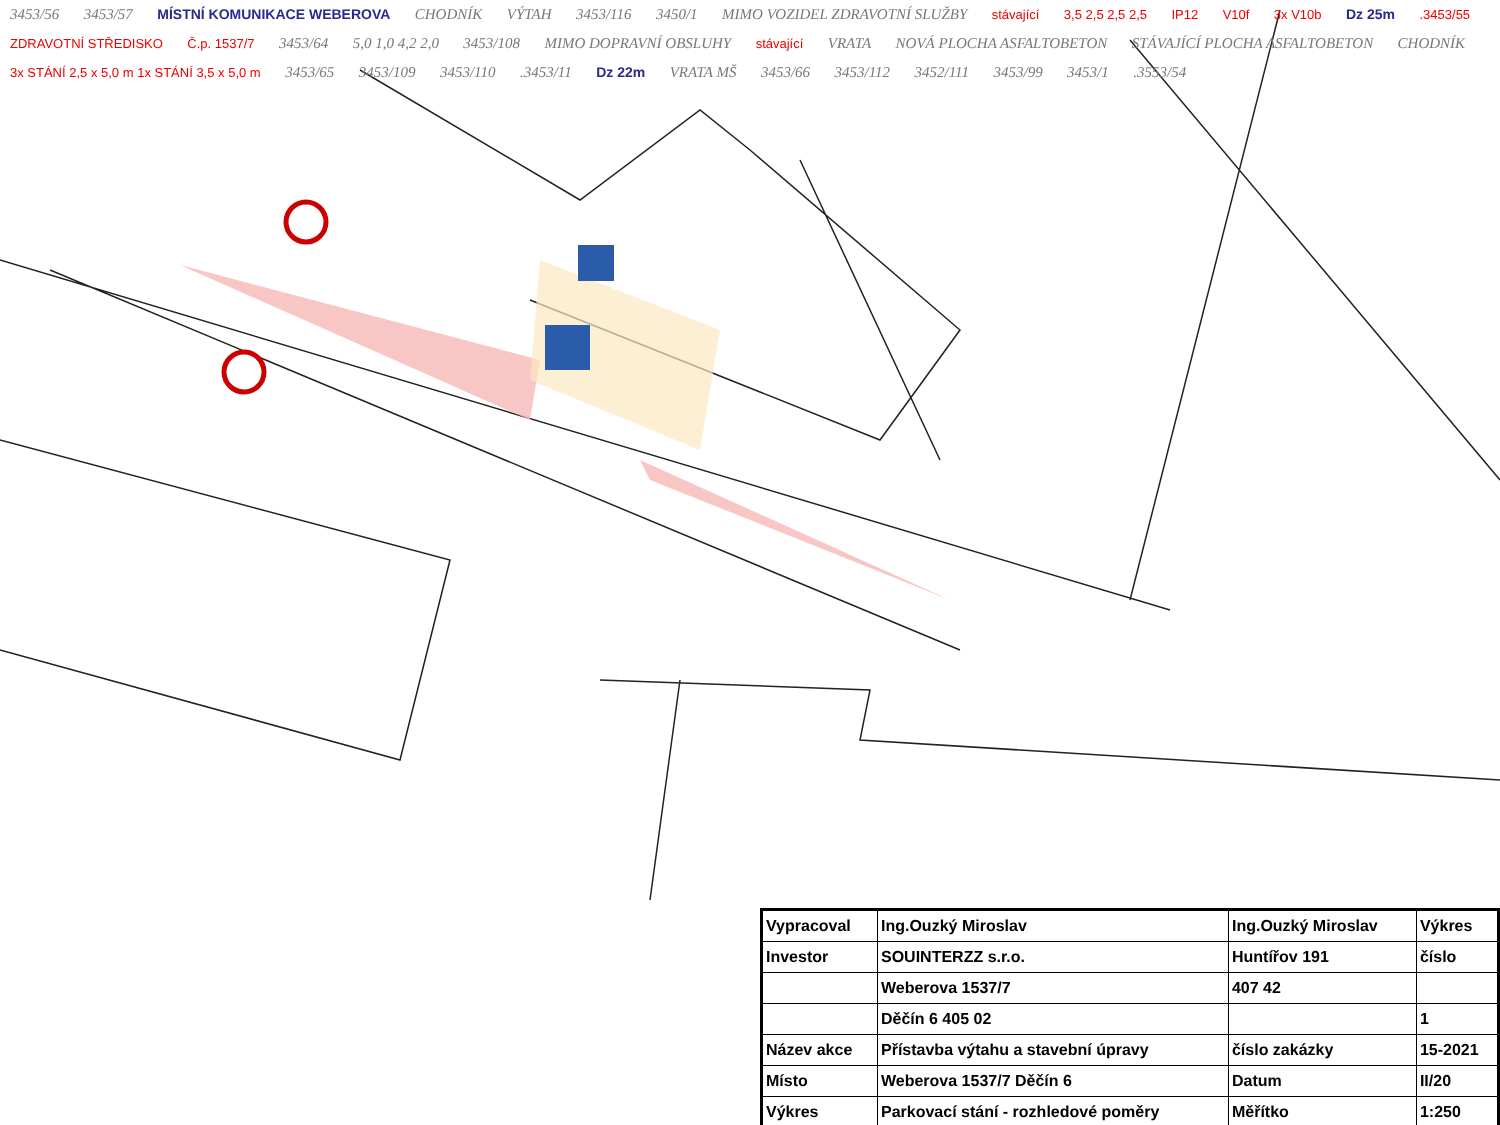3453/56 3453/57 MÍSTNÍ KOMUNIKACE WEBEROVA CHODNÍK VÝTAH 3453/116 3450/1 MIMO VOZIDEL ZDRAVOTNÍ SLUŽBY stávající 3,5 2,5 2,5 2,5 IP12 V10f 3x V10b Dz 25m .3453/55 ZDRAVOTNÍ STŘEDISKO Č.p. 1537/7 3453/64 5,0 1,0 4,2 2,0 3453/108 MIMO DOPRAVNÍ OBSLUHY stávající VRATA NOVÁ PLOCHA ASFALTOBETON STÁVAJÍCÍ PLOCHA ASFALTOBETON CHODNÍK 3x STÁNÍ 2,5 x 5,0 m 1x STÁNÍ 3,5 x 5,0 m 3453/65 3453/109 3453/110 .3453/11 Dz 22m VRATA MŠ 3453/66 3453/112 3452/111 3453/99 3453/1 .3553/54
| Vypracoval | Ing.Ouzký Miroslav | Ing.Ouzký Miroslav | Výkres |
| Investor | SOUINTERZZ s.r.o. | Huntířov 191 | číslo |
| | Weberova 1537/7 | 407 42 | |
| | Děčín 6 405 02 | | 1 |
| Název akce | Přístavba výtahu a stavební úpravy | číslo zakázky | 15-2021 |
| Místo | Weberova 1537/7 Děčín 6 | Datum | II/20 |
| Výkres | Parkovací stání - rozhledové poměry | Měřítko | 1:250 |